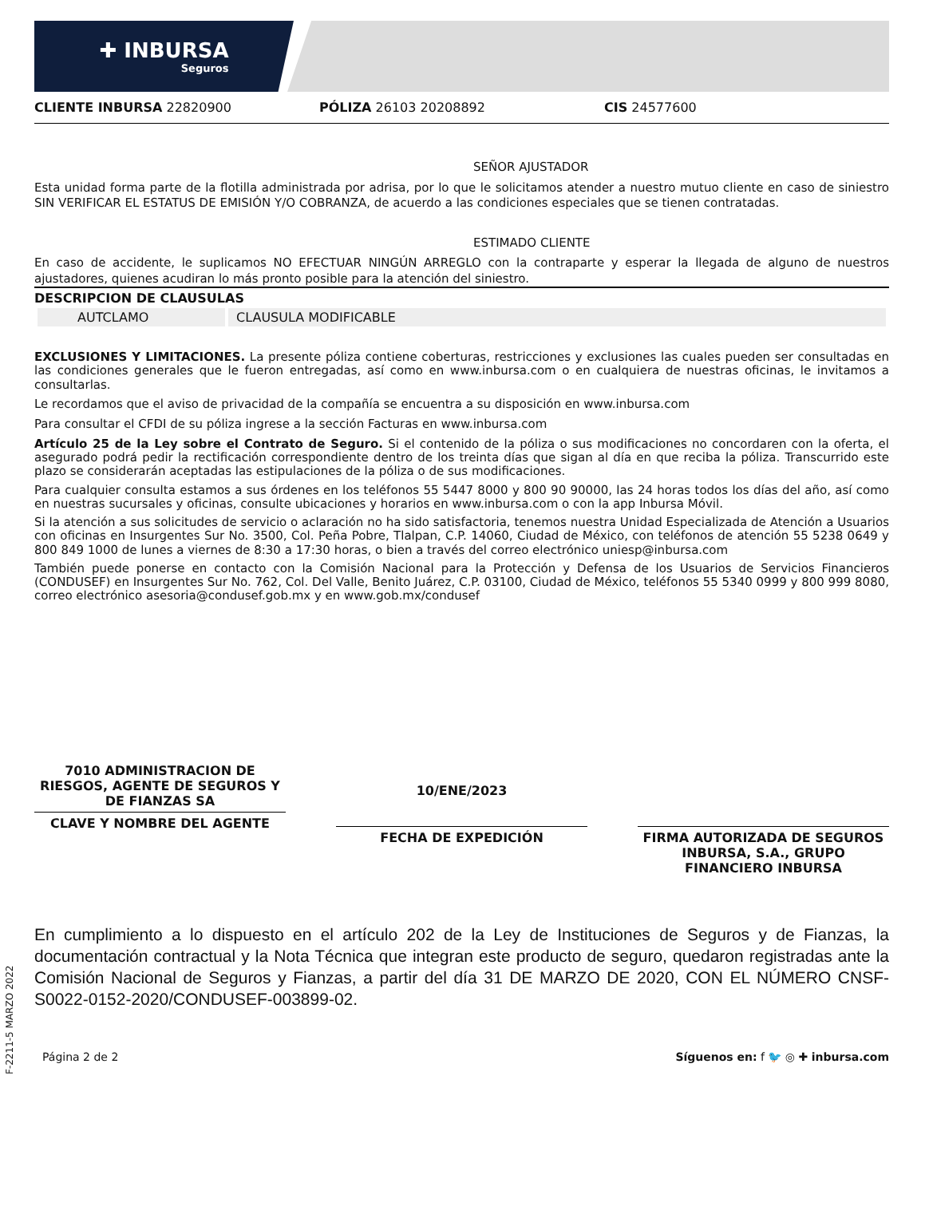✚ INBURSA
Seguros
CLIENTE INBURSA 22820900 PÓLIZA 26103 20208892 CIS 24577600
SEÑOR AJUSTADOR
Esta unidad forma parte de la flotilla administrada por adrisa, por lo que le solicitamos atender a nuestro mutuo cliente en caso de siniestro SIN VERIFICAR EL ESTATUS DE EMISIÓN Y/O COBRANZA, de acuerdo a las condiciones especiales que se tienen contratadas.
ESTIMADO CLIENTE
En caso de accidente, le suplicamos NO EFECTUAR NINGÚN ARREGLO con la contraparte y esperar la llegada de alguno de nuestros ajustadores, quienes acudiran lo más pronto posible para la atención del siniestro.
DESCRIPCION DE CLAUSULAS
| AUTCLAMO | CLAUSULA MODIFICABLE |
EXCLUSIONES Y LIMITACIONES. La presente póliza contiene coberturas, restricciones y exclusiones las cuales pueden ser consultadas en las condiciones generales que le fueron entregadas, así como en www.inbursa.com o en cualquiera de nuestras oficinas, le invitamos a consultarlas.
Le recordamos que el aviso de privacidad de la compañía se encuentra a su disposición en www.inbursa.com
Para consultar el CFDI de su póliza ingrese a la sección Facturas en www.inbursa.com
Artículo 25 de la Ley sobre el Contrato de Seguro. Si el contenido de la póliza o sus modificaciones no concordaren con la oferta, el asegurado podrá pedir la rectificación correspondiente dentro de los treinta días que sigan al día en que reciba la póliza. Transcurrido este plazo se considerarán aceptadas las estipulaciones de la póliza o de sus modificaciones.
Para cualquier consulta estamos a sus órdenes en los teléfonos 55 5447 8000 y 800 90 90000, las 24 horas todos los días del año, así como en nuestras sucursales y oficinas, consulte ubicaciones y horarios en www.inbursa.com o con la app Inbursa Móvil.
Si la atención a sus solicitudes de servicio o aclaración no ha sido satisfactoria, tenemos nuestra Unidad Especializada de Atención a Usuarios con oficinas en Insurgentes Sur No. 3500, Col. Peña Pobre, Tlalpan, C.P. 14060, Ciudad de México, con teléfonos de atención 55 5238 0649 y 800 849 1000 de lunes a viernes de 8:30 a 17:30 horas, o bien a través del correo electrónico uniesp@inbursa.com
También puede ponerse en contacto con la Comisión Nacional para la Protección y Defensa de los Usuarios de Servicios Financieros (CONDUSEF) en Insurgentes Sur No. 762, Col. Del Valle, Benito Juárez, C.P. 03100, Ciudad de México, teléfonos 55 5340 0999 y 800 999 8080, correo electrónico asesoria@condusef.gob.mx y en www.gob.mx/condusef
7010 ADMINISTRACION DE RIESGOS, AGENTE DE SEGUROS Y DE FIANZAS SA
CLAVE Y NOMBRE DEL AGENTE
10/ENE/2023
FECHA DE EXPEDICIÓN
FIRMA AUTORIZADA DE SEGUROS INBURSA, S.A., GRUPO FINANCIERO INBURSA
En cumplimiento a lo dispuesto en el artículo 202 de la Ley de Instituciones de Seguros y de Fianzas, la documentación contractual y la Nota Técnica que integran este producto de seguro, quedaron registradas ante la Comisión Nacional de Seguros y Fianzas, a partir del día 31 DE MARZO DE 2020, CON EL NÚMERO CNSF-S0022-0152-2020/CONDUSEF-003899-02.
Página 2 de 2 Síguenos en: f 🐦 ◎ ✚ inbursa.com
F-2211-5 MARZO 2022